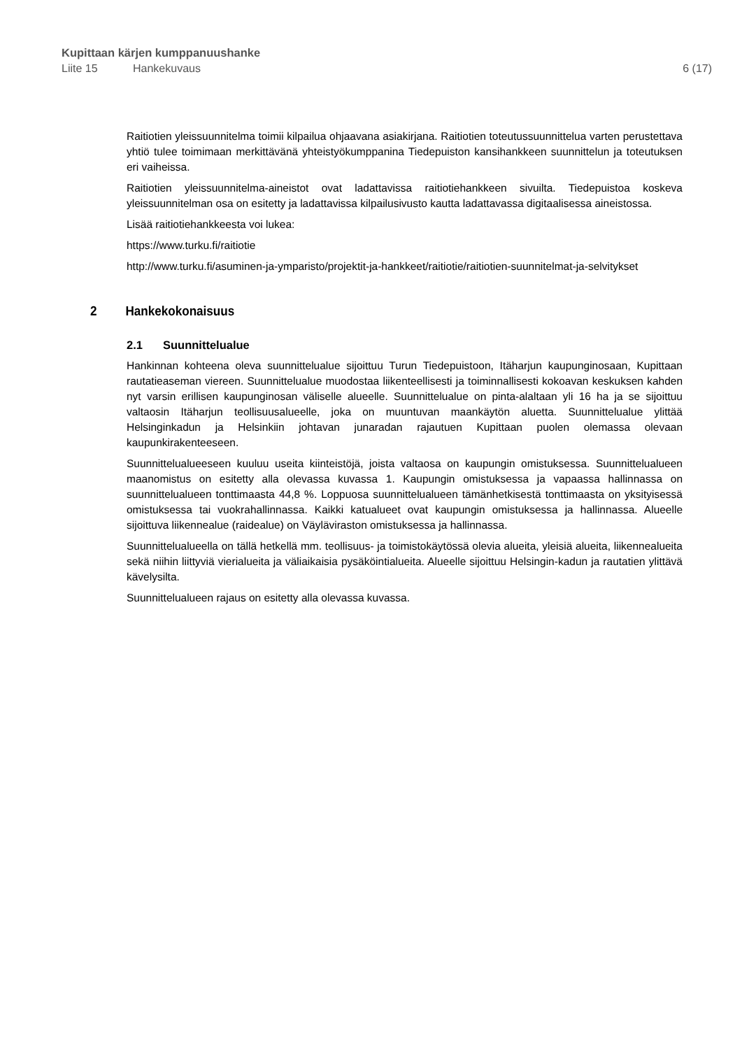Kupittaan kärjen kumppanuushanke
Liite 15 Hankekuvaus 6 (17)
Raitiotien yleissuunnitelma toimii kilpailua ohjaavana asiakirjana. Raitiotien toteutussuunnittelua varten perustettava yhtiö tulee toimimaan merkittävänä yhteistyökumppanina Tiedepuiston kansihankkeen suunnittelun ja toteutuksen eri vaiheissa.
Raitiotien yleissuunnitelma-aineistot ovat ladattavissa raitiotiehankkeen sivuilta. Tiedepuistoa koskeva yleissuunnitelman osa on esitetty ja ladattavissa kilpailusivusto kautta ladattavassa digitaalisessa aineistossa.
Lisää raitiotiehankkeesta voi lukea:
https://www.turku.fi/raitiotie
http://www.turku.fi/asuminen-ja-ymparisto/projektit-ja-hankkeet/raitiotie/raitiotien-suunnitelmat-ja-selvitykset
2 Hankekokonaisuus
2.1 Suunnittelualue
Hankinnan kohteena oleva suunnittelualue sijoittuu Turun Tiedepuistoon, Itäharjun kaupunginosaan, Kupittaan rautatieaseman viereen. Suunnittelualue muodostaa liikenteellisesti ja toiminnallisesti kokoavan keskuksen kahden nyt varsin erillisen kaupunginosan väliselle alueelle. Suunnittelualue on pinta-alaltaan yli 16 ha ja se sijoittuu valtaosin Itäharjun teollisuusalueelle, joka on muuntuvan maankäytön aluetta. Suunnittelualue ylittää Helsinginkadun ja Helsinkiin johtavan junaradan rajautuen Kupittaan puolen olemassa olevaan kaupunkirakenteeseen.
Suunnittelualueeseen kuuluu useita kiinteistöjä, joista valtaosa on kaupungin omistuksessa. Suunnittelualueen maanomistus on esitetty alla olevassa kuvassa 1. Kaupungin omistuksessa ja vapaassa hallinnassa on suunnittelualueen tonttimaasta 44,8 %. Loppuosa suunnittelualueen tämänhetkisestä tonttimaasta on yksityisessä omistuksessa tai vuokrahallinnassa. Kaikki katualueet ovat kaupungin omistuksessa ja hallinnassa. Alueelle sijoittuva liikennealue (raidealue) on Väyläviraston omistuksessa ja hallinnassa.
Suunnittelualueella on tällä hetkellä mm. teollisuus- ja toimistokäytössä olevia alueita, yleisiä alueita, liikennealueita sekä niihin liittyviä vierialueita ja väliaikaisia pysäköintialueita. Alueelle sijoittuu Helsingin-kadun ja rautatien ylittävä kävelysilta.
Suunnittelualueen rajaus on esitetty alla olevassa kuvassa.